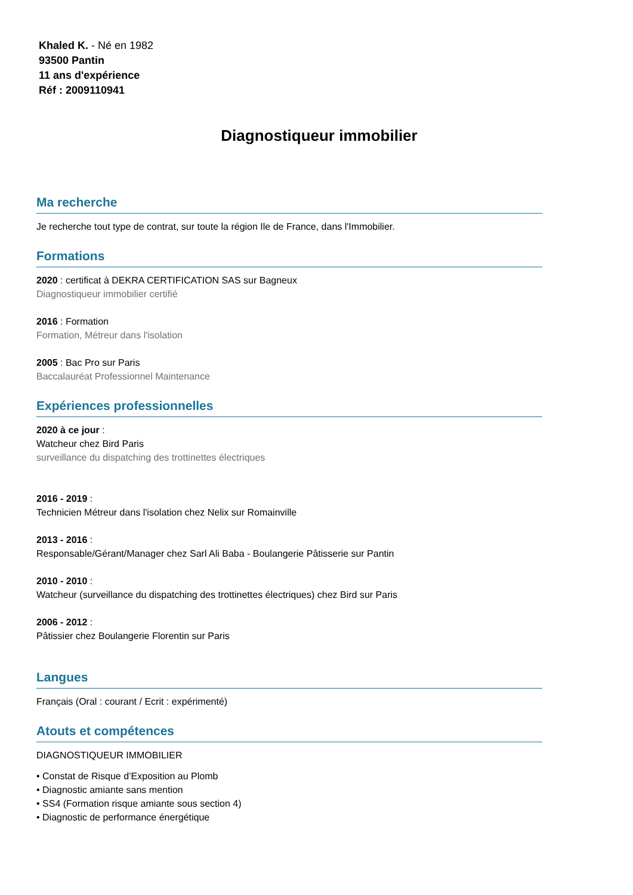Khaled K. - Né en 1982
93500 Pantin
11 ans d'expérience
Réf : 2009110941
Diagnostiqueur immobilier
Ma recherche
Je recherche tout type de contrat, sur toute la région Ile de France, dans l'Immobilier.
Formations
2020 : certificat à DEKRA CERTIFICATION SAS sur Bagneux
Diagnostiqueur immobilier certifié
2016 : Formation
Formation, Métreur dans l'isolation
2005 : Bac Pro sur Paris
Baccalauréat Professionnel Maintenance
Expériences professionnelles
2020 à ce jour :
Watcheur chez Bird Paris
surveillance du dispatching des trottinettes électriques
2016 - 2019 :
Technicien Métreur dans l'isolation chez Nelix sur Romainville
2013 - 2016 :
Responsable/Gérant/Manager chez Sarl Ali Baba - Boulangerie Pâtisserie sur Pantin
2010 - 2010 :
Watcheur (surveillance du dispatching des trottinettes électriques) chez Bird sur Paris
2006 - 2012 :
Pâtissier chez Boulangerie Florentin sur Paris
Langues
Français (Oral : courant / Ecrit : expérimenté)
Atouts et compétences
DIAGNOSTIQUEUR IMMOBILIER
• Constat de Risque d’Exposition au Plomb
• Diagnostic amiante sans mention
• SS4 (Formation risque amiante sous section 4)
• Diagnostic de performance énergétique